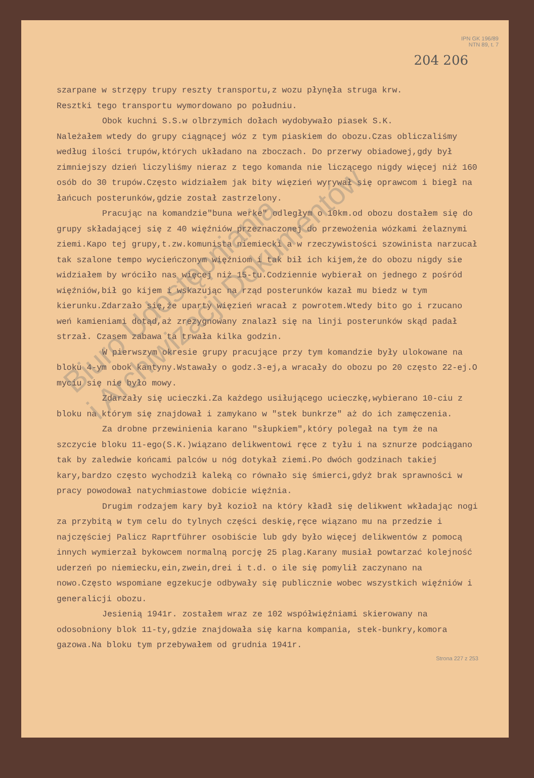IPN GK 196/89
NTN 89, t. 7
204 206
szarpane w strzępy trupy reszty transportu,z wozu płynęła struga krw.
Resztki tego transportu wymordowano po południu.
Obok kuchni S.S.w olbrzymich dołach wydobywało piasek S.K.
Należałem wtedy do grupy ciągnącej wóz z tym piaskiem do obozu.Czas obliczaliśmy według ilości trupów,których układano na zboczach. Do przerwy obiadowej,gdy był zimniejszy dzień liczyliśmy nieraz z tego komanda nie liczącego nigdy więcej niż 160 osób do 30 trupów.Często widziałem jak bity więzień wyrywał się oprawcom i biegł na łańcuch posterunków,gdzie został zastrzelony.
Pracując na komandzie"buna werke" odległym o 10km.od obozu dostałem się do grupy składającej się z 40 więźniów przeznaczonej do przewożenia wózkami żelaznymi ziemi.Kapo tej grupy,t.zw.komunista niemiecki a w rzeczywistości szowinista narzucał tak szalone tempo wycieńczonym więźniom i tak bił ich kijem,że do obozu nigdy sie widziałem by wróciło nas więcej niż 15-tu.Codziennie wybierał on jednego z pośród więźniów,bił go kijem i wskazując na rząd posterunków kazał mu biedz w tym kierunku.Zdarzało się,że uparty więzień wracał z powrotem.Wtedy bito go i rzucano weń kamieniami dotąd,aż zrezygnowany znalazł się na linji posterunków skąd padał strzał. Czasem zabawa ta trwała kilka godzin.
W pierwszym okresie grupy pracujące przy tym komandzie były ulokowane na bloku 4-ym obok kantyny.Wstawały o godz.3-ej,a wracały do obozu po 20 często 22-ej.O myciu się nie było mowy.
Zdarzały się ucieczki.Za każdego usiłującego ucieczkę,wybierano 10-ciu z bloku na którym się znajdował i zamykano w "stek bunkrze" aż do ich zamęczenia.
Za drobne przewinienia karano "słupkiem",który polegał na tym że na szczycie bloku 11-ego(S.K.)wiązano delikwentowi ręce z tyłu i na sznurze podciągano tak by zaledwie końcami palców u nóg dotykał ziemi.Po dwóch godzinach takiej kary,bardzo często wychodził kaleką co równało się śmierci,gdyż brak sprawności w pracy powodował natychmiastowe dobicie więźnia.
Drugim rodzajem kary był kozioł na który kładł się delikwent wkładając nogi za przybitą w tym celu do tylnych części deskię,ręce wiązano mu na przedzie i najczęściej Palicz Raprtführer osobiście lub gdy było więcej delikwentów z pomocą innych wymierzał bykowcem normalną porcję 25 plag.Karany musiał powtarzać kolejność uderzeń po niemiecku,ein,zwein,drei i t.d. o ile się pomylił zaczynano na nowo.Często wspomiane egzekucje odbywały się publicznie wobec wszystkich więźniów i generalicji obozu.
Jesienią 1941r. zostałem wraz ze 102 współwięźniami skierowany na odosobniony blok 11-ty,gdzie znajdowała się karna kompania, stek-bunkry,komora gazowa.Na bloku tym przebywałem od grudnia 1941r.
Strona 227 z 253
Biuro Udostępniania
i Archiwizacji Dokumentów